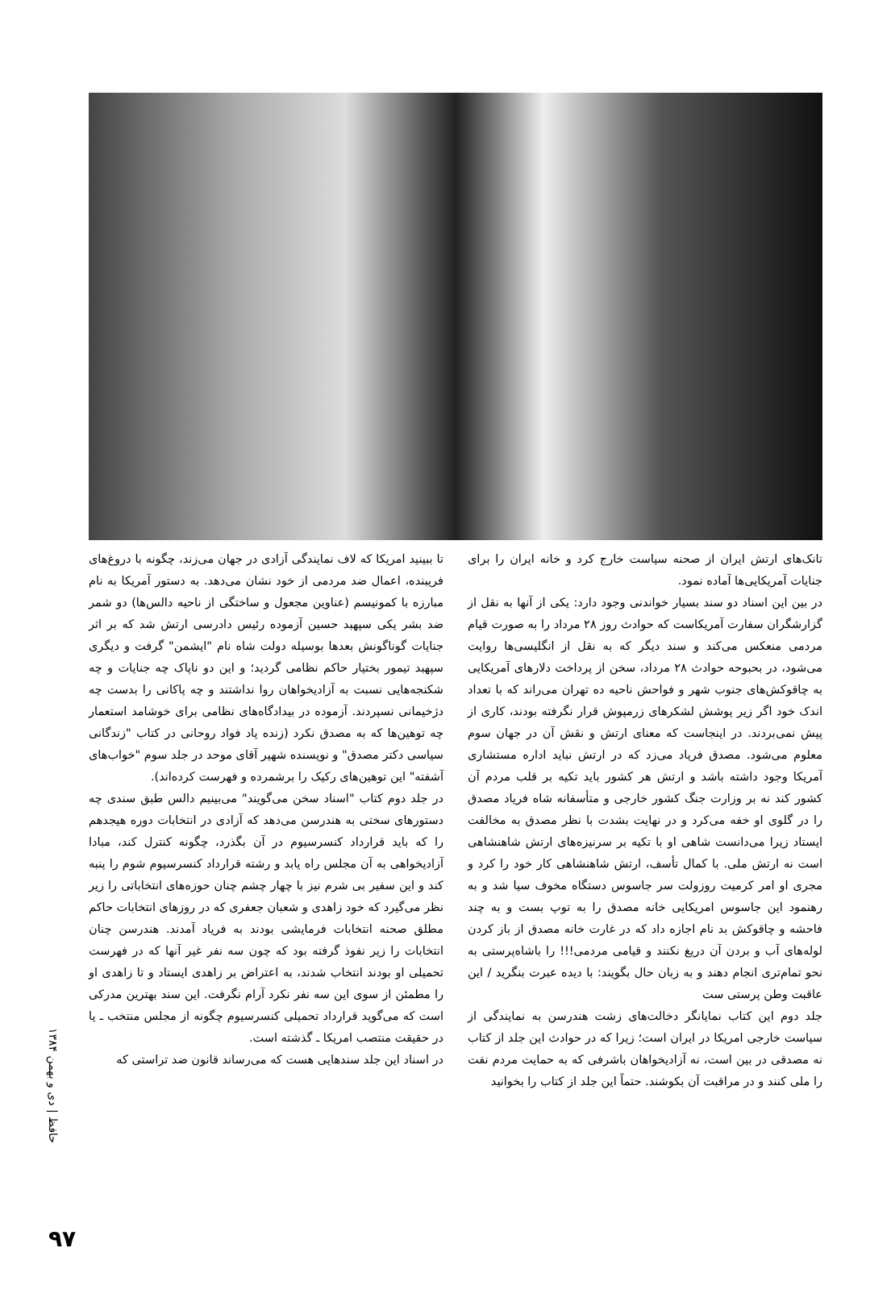تانک‌های ارتش ایران از صحنه سیاست خارج کرد و خانه ایران را برای جنایات آمریکایی‌ها آماده نمود.
در بین این اسناد دو سند بسیار خواندنی وجود دارد: یکی از آنها به نقل از گزارشگران سفارت آمریکاست که حوادث روز ۲۸ مرداد را به صورت قیام مردمی منعکس می‌کند و سند دیگر که به نقل از انگلیسی‌ها روایت می‌شود، در بحبوحه حوادث ۲۸ مرداد، سخن از پرداخت دلارهای آمریکایی به چاقوکش‌های جنوب شهر و فواحش ناحیه ده تهران می‌راند که با تعداد اندک خود اگر زیر پوشش لشکرهای زرمپوش قرار نگرفته بودند، کاری از پیش نمی‌بردند. در اینجاست که معنای ارتش و نقش آن در جهان سوم معلوم می‌شود. مصدق فریاد می‌زد که در ارتش نباید اداره مستشاری آمریکا وجود داشته باشد و ارتش هر کشور باید تکیه بر قلب مردم آن کشور کند نه بر وزارت جنگ کشور خارجی و متأسفانه شاه فریاد مصدق را در گلوی او خفه می‌کرد و در نهایت بشدت با نظر مصدق به مخالفت ایستاد زیرا می‌دانست شاهی او با تکیه بر سرنیزه‌های ارتش شاهنشاهی است نه ارتش ملی. با کمال تأسف، ارتش شاهنشاهی کار خود را کرد و مجری او امر کرمیت روزولت سر جاسوس دستگاه مخوف سیا شد و به رهنمود این جاسوس امریکایی خانه مصدق را به توپ بست و به چند فاحشه و چاقوکش بد نام اجازه داد که در غارت خانه مصدق از باز کردن لوله‌های آب و بردن آن دریغ نکنند و قیامی مردمی!!! را باشاه‌پرستی به نحو تمام‌تری انجام دهند و به زبان حال بگویند: با دیده عبرت بنگرید / این عاقبت وطن پرستی ست
جلد دوم این کتاب نمایانگر دخالت‌های زشت هندرسن به نمایندگی از سیاست خارجی امریکا در ایران است؛ زیرا که در حوادث این جلد از کتاب نه مصدقی در بین است، نه آزادیخواهان باشرفی که به حمایت مردم نفت را ملی کنند و در مراقبت آن بکوشند. حتماً این جلد از کتاب را بخوانید
تا ببینید امریکا که لاف نمایندگی آزادی در جهان می‌زند، چگونه با دروغ‌های فریبنده، اعمال ضد مردمی از خود نشان می‌دهد. به دستور آمریکا به نام مبارزه با کمونیسم (عناوین مجعول و ساختگی از ناحیه دالس‌ها) دو شمر ضد بشر یکی سپهبد حسین آزموده رئیس دادرسی ارتش شد که بر اثر جنایات گوناگونش بعدها بوسیله دولت شاه نام "ایشمن" گرفت و دیگری سپهبد تیمور بختیار حاکم نظامی گردید؛ و این دو ناپاک چه جنایات و چه شکنجه‌هایی نسبت به آزادیخواهان روا نداشتند و چه پاکانی را بدست چه دژخیمانی نسپردند. آزموده در بیدادگاه‌های نظامی برای خوشامد استعمار چه توهین‌ها که به مصدق نکرد (زنده یاد فواد روحانی در کتاب "زندگانی سیاسی دکتر مصدق" و نویسنده شهیر آقای موحد در جلد سوم "خواب‌های آشفته" این توهین‌های رکیک را برشمرده و فهرست کرده‌اند).
در جلد دوم کتاب "اسناد سخن می‌گویند" می‌بینیم دالس طبق سندی چه دستورهای سختی به هندرسن می‌دهد که آزادی در انتخابات دوره هیجدهم را که باید قرارداد کنسرسیوم در آن بگذرد، چگونه کنترل کند، مبادا آزادیخواهی به آن مجلس راه یابد و رشته قرارداد کنسرسیوم شوم را پنبه کند و این سفیر بی شرم نیز با چهار چشم چنان حوزه‌های انتخاباتی را زیر نظر می‌گیرد که خود زاهدی و شعبان جعفری که در روزهای انتخابات حاکم مطلق صحنه انتخابات فرمایشی بودند به فریاد آمدند. هندرسن چنان انتخابات را زیر نفوذ گرفته بود که چون سه نفر غیر آنها که در فهرست تحمیلی او بودند انتخاب شدند، به اعتراض بر زاهدی ایستاد و تا زاهدی او را مطمئن از سوی این سه نفر نکرد آرام نگرفت. این سند بهترین مدرکی است که می‌گوید قرارداد تحمیلی کنسرسیوم چگونه از مجلس منتخب ـ یا در حقیقت منتصب امریکا ـ گذشته است.
در اسناد این جلد سندهایی هست که می‌رساند قانون ضد تراستی که
حافظ | دی و بهمن ۱۳۸۴
۹۷